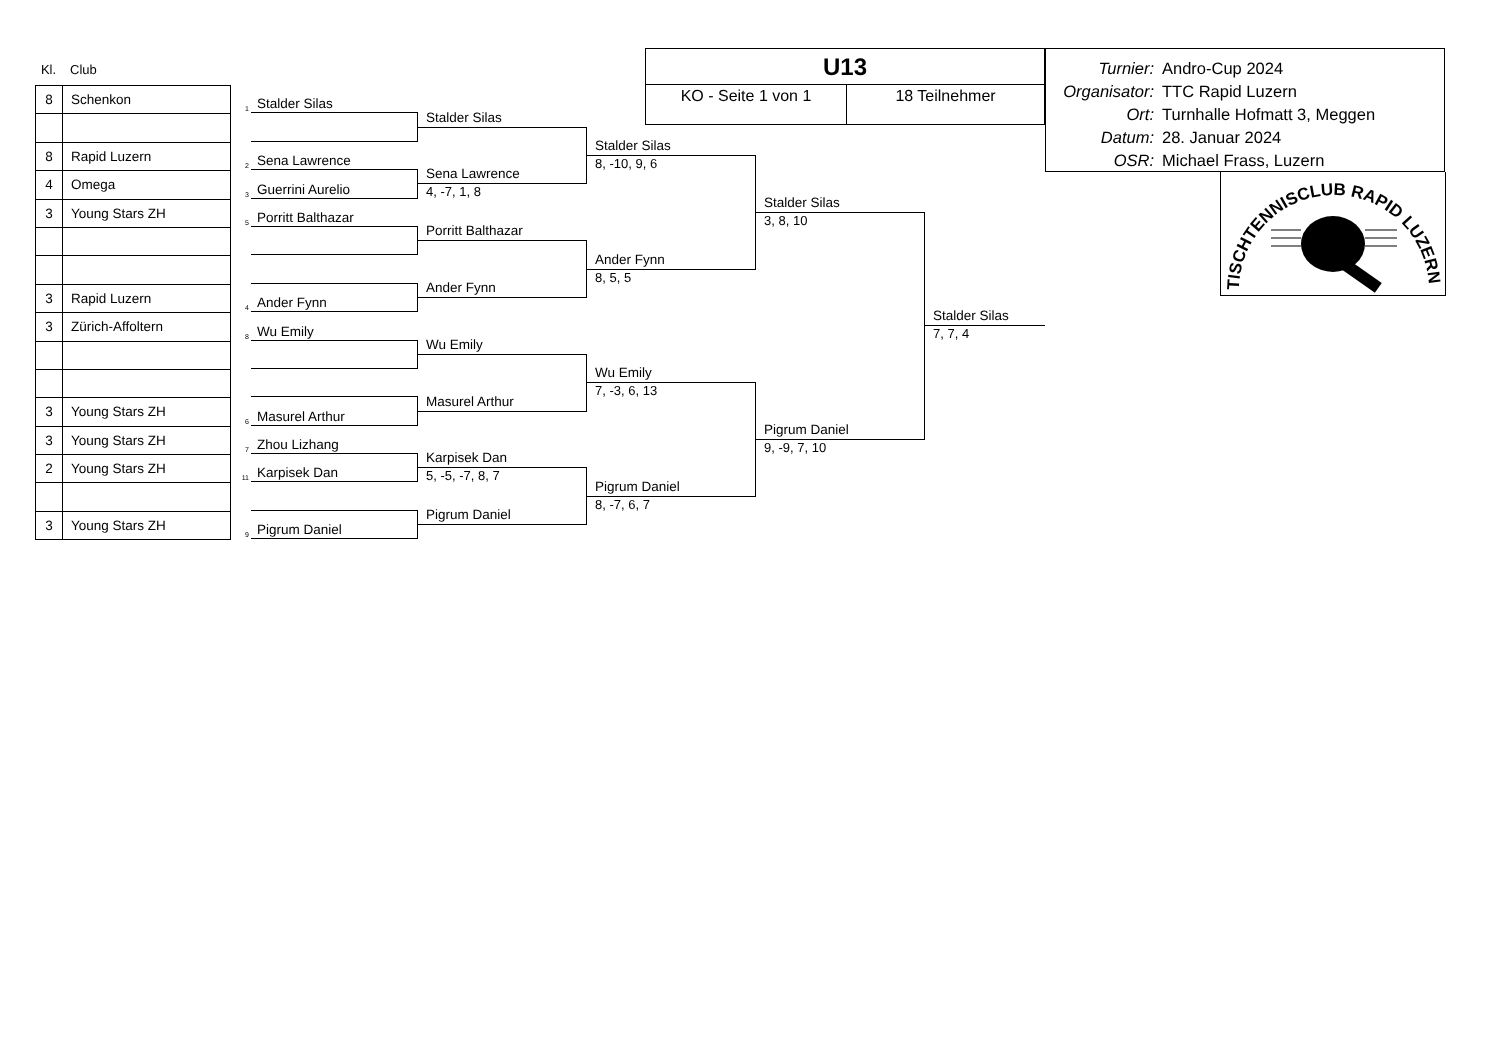Kl. Club
| 8 | Schenkon |
| 8 | Rapid Luzern |
| 4 | Omega |
| 3 | Young Stars ZH |
| 3 | Rapid Luzern |
| 3 | Zürich-Affoltern |
| 3 | Young Stars ZH |
| 3 | Young Stars ZH |
| 2 | Young Stars ZH |
| 3 | Young Stars ZH |
1
Stalder Silas
2
Sena Lawrence
3
Guerrini Aurelio
5
Porritt Balthazar
4
Ander Fynn
8
Wu Emily
6
Masurel Arthur
7
Zhou Lizhang
11
Karpisek Dan
9
Pigrum Daniel
Stalder Silas
Sena Lawrence
4, -7, 1, 8
Porritt Balthazar
Ander Fynn
Wu Emily
Masurel Arthur
Karpisek Dan
5, -5, -7, 8, 7
Pigrum Daniel
U13
KO - Seite 1 von 1 18 Teilnehmer
Stalder Silas
8, -10, 9, 6
Ander Fynn
8, 5, 5
Wu Emily
7, -3, 6, 13
Pigrum Daniel
8, -7, 6, 7
Stalder Silas
3, 8, 10
Pigrum Daniel
9, -9, 7, 10
Stalder Silas
7, 7, 4
Turnier: Andro-Cup 2024
Organisator: TTC Rapid Luzern
Ort: Turnhalle Hofmatt 3, Meggen
Datum: 28. Januar 2024
OSR: Michael Frass, Luzern
TISCHTENNISCLUB RAPID LUZERN